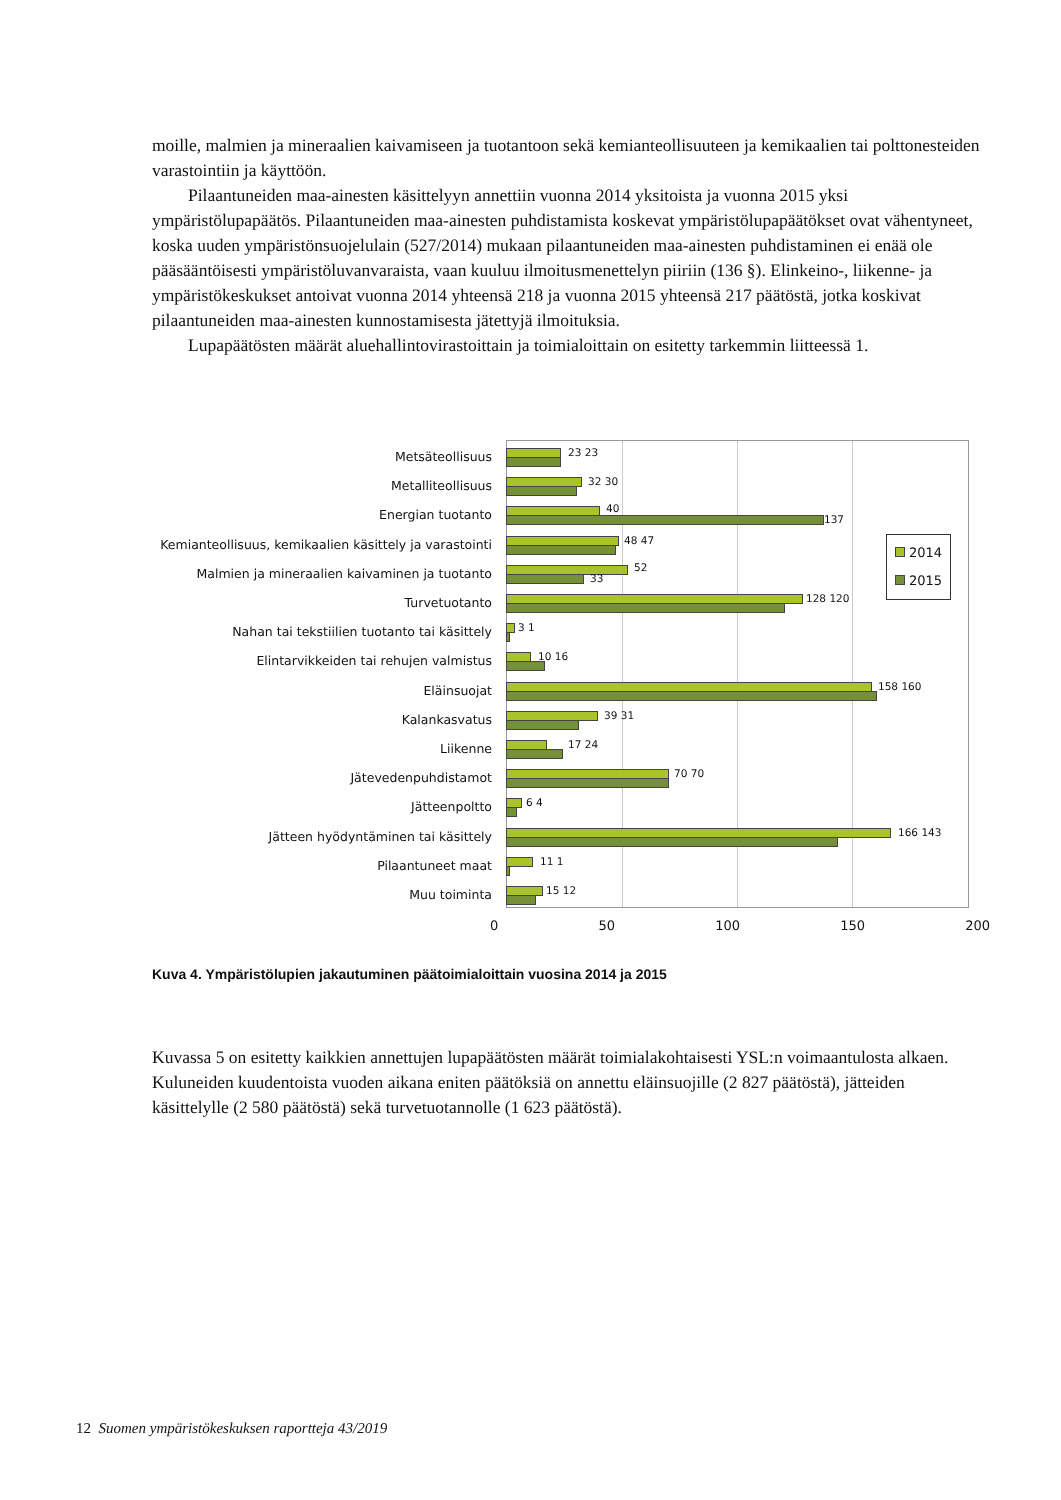moille, malmien ja mineraalien kaivamiseen ja tuotantoon sekä kemianteollisuuteen ja kemikaalien tai polttonesteiden varastointiin ja käyttöön.
Pilaantuneiden maa-ainesten käsittelyyn annettiin vuonna 2014 yksitoista ja vuonna 2015 yksi ympäristölupapäätös. Pilaantuneiden maa-ainesten puhdistamista koskevat ympäristölupapäätökset ovat vähentyneet, koska uuden ympäristönsuojelulain (527/2014) mukaan pilaantuneiden maa-ainesten puhdistaminen ei enää ole pääsääntöisesti ympäristöluvanvaraista, vaan kuuluu ilmoitusmenettelyn piiriin (136 §). Elinkeino-, liikenne- ja ympäristökeskukset antoivat vuonna 2014 yhteensä 218 ja vuonna 2015 yhteensä 217 päätöstä, jotka koskivat pilaantuneiden maa-ainesten kunnostamisesta jätettyjä ilmoituksia.
Lupapäätösten määrät aluehallintovirastoittain ja toimialoittain on esitetty tarkemmin liitteessä 1.
Metsäteollisuus
23 23
Metalliteollisuus
32 30
Energian tuotanto
40
137
Kemianteollisuus, kemikaalien käsittely ja varastointi
48 47
Malmien ja mineraalien kaivaminen ja tuotanto
52
33
Turvetuotanto
128 120
Nahan tai tekstiilien tuotanto tai käsittely
3 1
Elintarvikkeiden tai rehujen valmistus
10 16
Eläinsuojat
158 160
Kalankasvatus
39 31
Liikenne
17 24
Jätevedenpuhdistamot
70 70
Jätteenpoltto
6 4
Jätteen hyödyntäminen tai käsittely
166 143
Pilaantuneet maat
11 1
Muu toiminta
15 12
2014
2015
0 50 100 150 200
Kuva 4. Ympäristölupien jakautuminen päätoimialoittain vuosina 2014 ja 2015
Kuvassa 5 on esitetty kaikkien annettujen lupapäätösten määrät toimialakohtaisesti YSL:n voimaantulosta alkaen. Kuluneiden kuudentoista vuoden aikana eniten päätöksiä on annettu eläinsuojille (2 827 päätöstä), jätteiden käsittelylle (2 580 päätöstä) sekä turvetuotannolle (1 623 päätöstä).
12 Suomen ympäristökeskuksen raportteja 43/2019